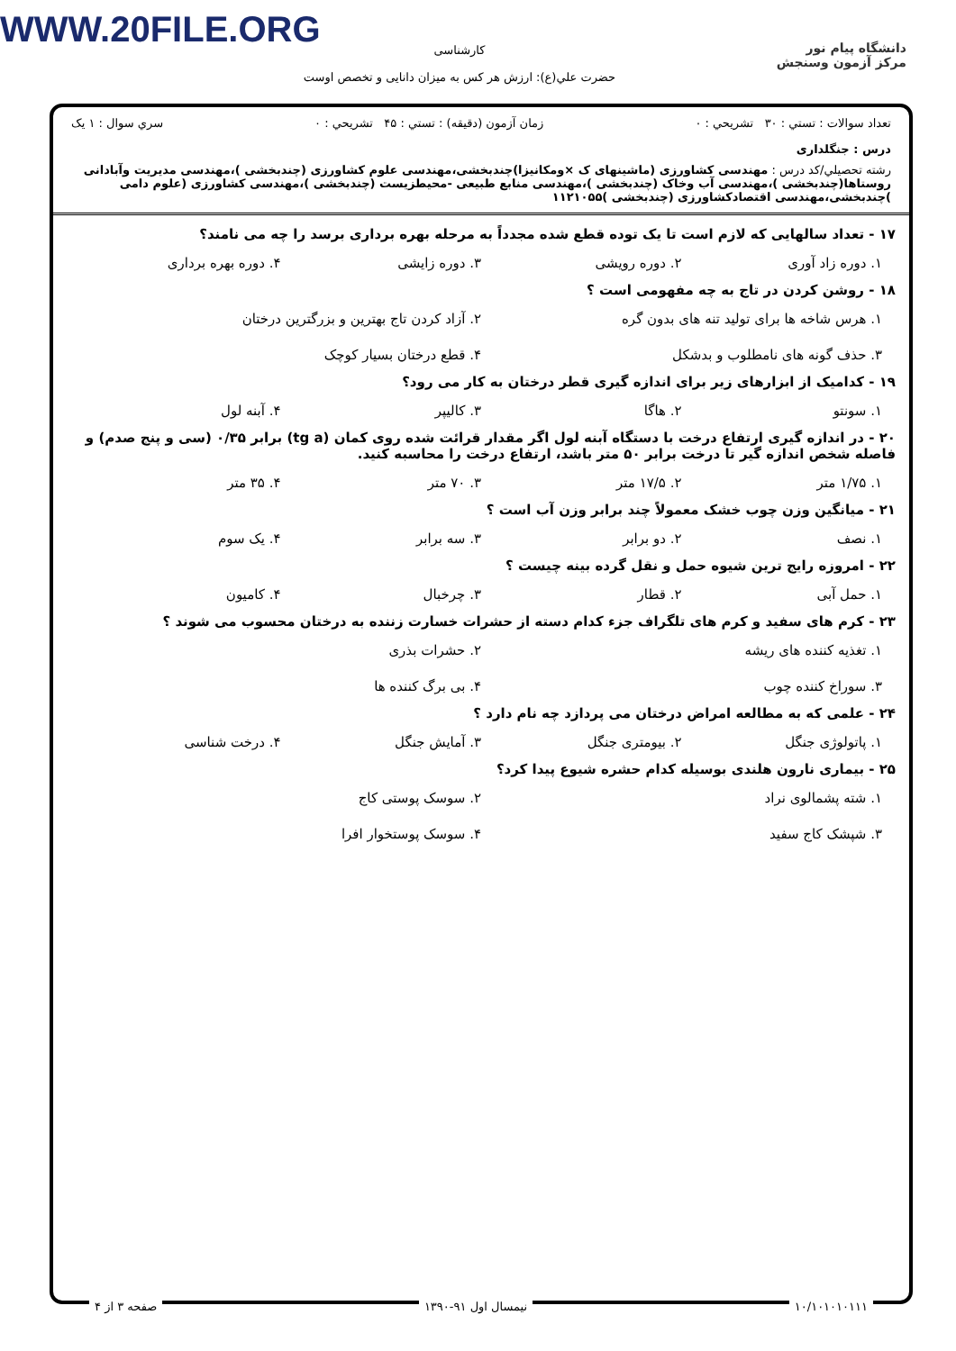WWW.20FILE.ORG
دانشگاه پیام نور
مرکز آزمون وسنجش
کارشناسی
حضرت علي(ع): ارزش هر کس به میزان دانایی و تخصص اوست
تعداد سوالات : تستي : ۳۰ تشريحي : ۰ زمان آزمون (دقيقه) : تستي : ۴۵ تشريحي : ۰ سري سوال : ۱ يک
درس : جنگلداری
رشته تحصيلي/کد درس : مهندسی کشاورزی (ماشینهای ک ×ومکانیزا)چندبخشی،مهندسی علوم کشاورزی (چندبخشی )،مهندسی مدیریت وآبادانی روستاها(چندبخشی )،مهندسی آب وخاک (چندبخشی )،مهندسی منابع طبیعی -محیطزیست (چندبخشی )،مهندسی کشاورزی (علوم دامی )چندبخشی،مهندسی اقتصادکشاورزی (چندبخشی )۱۱۲۱۰۵۵
۱۷ - تعداد سالهایی که لازم است تا یک توده قطع شده مجدداً به مرحله بهره برداری برسد را چه می نامند؟
۱. دوره زاد آوری ۲. دوره رویشی ۳. دوره زایشی ۴. دوره بهره برداری
۱۸ - روشن کردن در تاج به چه مفهومی است ؟
۱. هرس شاخه ها برای تولید تنه های بدون گره ۲. آزاد کردن تاج بهترین و بزرگترین درختان ۳. حذف گونه های نامطلوب و بدشکل ۴. قطع درختان بسیار کوچک
۱۹ - کدامیک از ابزارهای زیر برای اندازه گیری قطر درختان به کار می رود؟
۱. سونتو ۲. هاگا ۳. کالیپر ۴. آبنه لول
۲۰ - در اندازه گیری ارتفاع درخت با دستگاه آبنه لول اگر مقدار قرائت شده روی کمان (tg a) برابر ۰/۳۵ (سی و پنج صدم) و فاصله شخص اندازه گیر تا درخت برابر ۵۰ متر باشد، ارتفاع درخت را محاسبه کنید.
۱. ۱/۷۵ متر ۲. ۱۷/۵ متر ۳. ۷۰ متر ۴. ۳۵ متر
۲۱ - میانگین وزن چوب خشک معمولاً چند برابر وزن آب است ؟
۱. نصف ۲. دو برابر ۳. سه برابر ۴. یک سوم
۲۲ - امروزه رایج ترین شیوه حمل و نقل گرده بینه چیست ؟
۱. حمل آبی ۲. قطار ۳. چرخبال ۴. کامیون
۲۳ - کرم های سفید و کرم های تلگراف جزء کدام دسته از حشرات خسارت زننده به درختان محسوب می شوند ؟
۱. تغذیه کننده های ریشه ۲. حشرات بذری ۳. سوراخ کننده چوب ۴. بی برگ کننده ها
۲۴ - علمی که به مطالعه امراض درختان می پردازد چه نام دارد ؟
۱. پاتولوژی جنگل ۲. بیومتری جنگل ۳. آمایش جنگل ۴. درخت شناسی
۲۵ - بیماری نارون هلندی بوسیله کدام حشره شیوع پیدا کرد؟
۱. شته پشمالوی نراد ۲. سوسک پوستی کاج ۳. شپشک کاج سفید ۴. سوسک پوستخوار افرا
۱۰/۱۰۱۰۱۰۱۱۱ نیمسال اول ۹۱-۱۳۹۰ صفحه ۳ از ۴